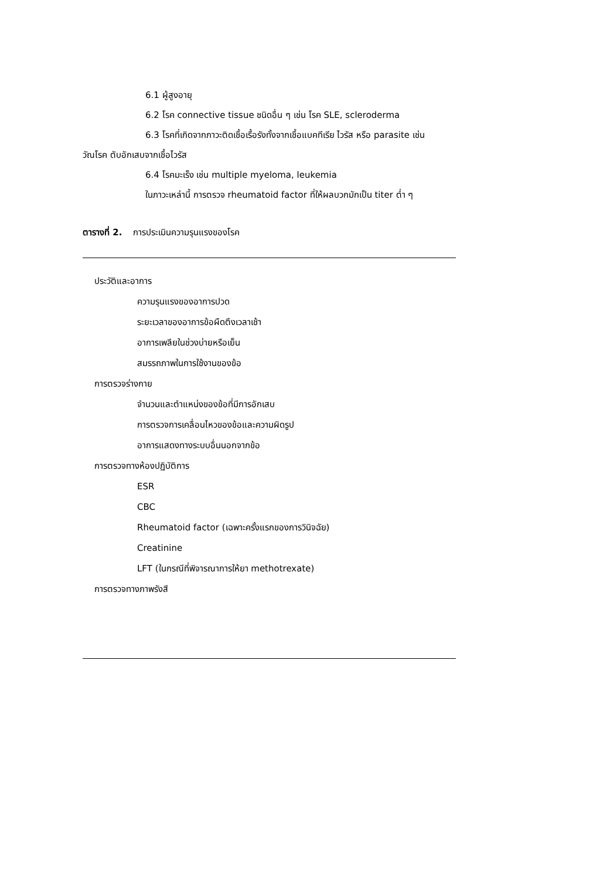6.1 ผู้สูงอายุ
6.2 โรค connective tissue ชนิดอื่น ๆ เช่น โรค SLE, scleroderma
6.3 โรคที่เกิดจากภาวะติดเชื้อเรื้อรังทั้งจากเชื้อแบคทีเรีย ไวรัส หรือ parasite เช่น
วัณโรค ตับอักเสบจากเชื้อไวรัส
6.4 โรคมะเร็ง เช่น multiple myeloma, leukemia
ในภาวะเหล่านี้ การตรวจ rheumatoid factor ที่ให้ผลบวกมักเป็น titer ต่ำ ๆ
ตารางที่ 2. การประเมินความรุนแรงของโรค
| ประวัติและอาการ |
| ความรุนแรงของอาการปวด |
| ระยะเวลาของอาการข้อผืดตึงเวลาเช้า |
| อาการเพลียในช่วงบ่ายหรือเย็น |
| สมรรถภาพในการใช้งานของข้อ |
| การตรวจร่างกาย |
| จำนวนและตำแหน่งของข้อที่มีการอักเสบ |
| การตรวจการเคลื่อนไหวของข้อและความผิดรูป |
| อาการแสดงทางระบบอื่นนอกจากข้อ |
| การตรวจทางห้องปฏิบัติการ |
| ESR |
| CBC |
| Rheumatoid factor (เฉพาะครั้งแรกของการวินิจฉัย) |
| Creatinine |
| LFT (ในกรณีที่พิจารณาการให้ยา methotrexate) |
| การตรวจทางภาพรังสี |